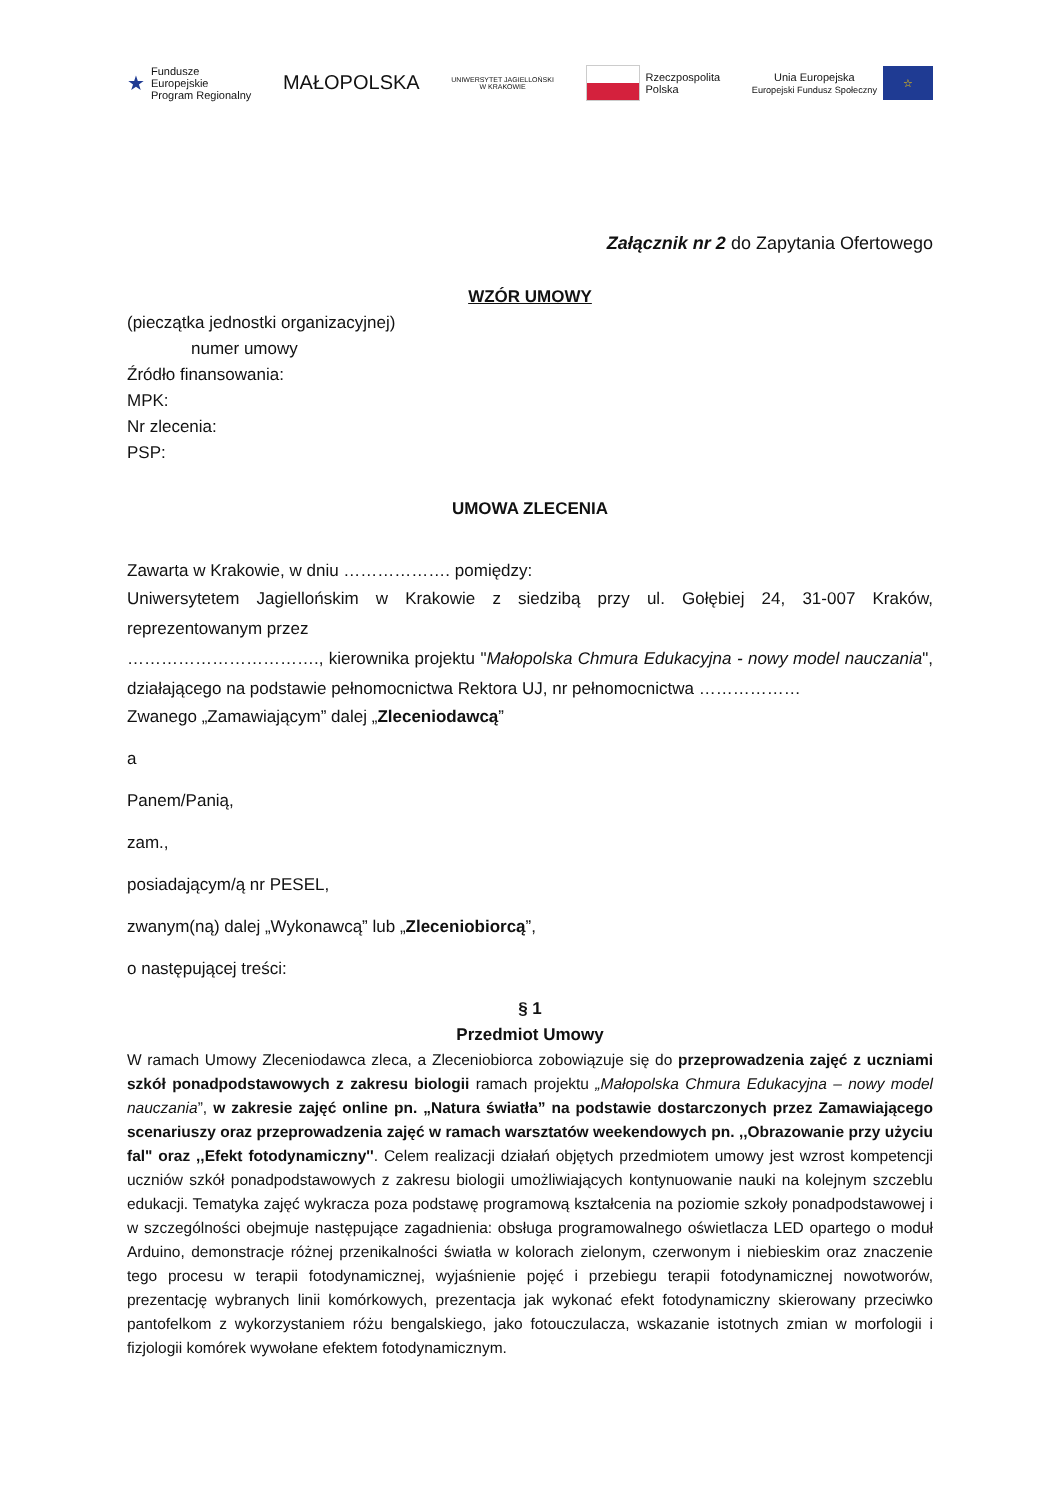★ Fundusze
Europejskie
Program Regionalny
MAŁOPOLSKA
UNIWERSYTET JAGIELLOŃSKI
W KRAKOWIE
Rzeczpospolita
Polska
Unia Europejska
Europejski Fundusz Społeczny
☆
Załącznik nr 2 do Zapytania Ofertowego
WZÓR UMOWY
(pieczątka jednostki organizacyjnej)
numer umowy
Źródło finansowania:
MPK:
Nr zlecenia:
PSP:
UMOWA ZLECENIA
Zawarta w Krakowie, w dniu ………………. pomiędzy:
Uniwersytetem Jagiellońskim w Krakowie z siedzibą przy ul. Gołębiej 24, 31-007 Kraków, reprezentowanym przez
……………………………., kierownika projektu "Małopolska Chmura Edukacyjna - nowy model nauczania", działającego na podstawie pełnomocnictwa Rektora UJ, nr pełnomocnictwa ………………
Zwanego „Zamawiającym” dalej „Zleceniodawcą”
a
Panem/Panią,
zam.,
posiadającym/ą nr PESEL,
zwanym(ną) dalej „Wykonawcą” lub „Zleceniobiorcą”,
o następującej treści:
§ 1
Przedmiot Umowy
W ramach Umowy Zleceniodawca zleca, a Zleceniobiorca zobowiązuje się do przeprowadzenia zajęć z uczniami szkół ponadpodstawowych z zakresu biologii ramach projektu „Małopolska Chmura Edukacyjna – nowy model nauczania”, w zakresie zajęć online pn. „Natura światła” na podstawie dostarczonych przez Zamawiającego scenariuszy oraz przeprowadzenia zajęć w ramach warsztatów weekendowych pn. ,,Obrazowanie przy użyciu fal" oraz ,,Efekt fotodynamiczny''. Celem realizacji działań objętych przedmiotem umowy jest wzrost kompetencji uczniów szkół ponadpodstawowych z zakresu biologii umożliwiających kontynuowanie nauki na kolejnym szczeblu edukacji. Tematyka zajęć wykracza poza podstawę programową kształcenia na poziomie szkoły ponadpodstawowej i w szczególności obejmuje następujące zagadnienia: obsługa programowalnego oświetlacza LED opartego o moduł Arduino, demonstracje różnej przenikalności światła w kolorach zielonym, czerwonym i niebieskim oraz znaczenie tego procesu w terapii fotodynamicznej, wyjaśnienie pojęć i przebiegu terapii fotodynamicznej nowotworów, prezentację wybranych linii komórkowych, prezentacja jak wykonać efekt fotodynamiczny skierowany przeciwko pantofelkom z wykorzystaniem różu bengalskiego, jako fotouczulacza, wskazanie istotnych zmian w morfologii i fizjologii komórek wywołane efektem fotodynamicznym.